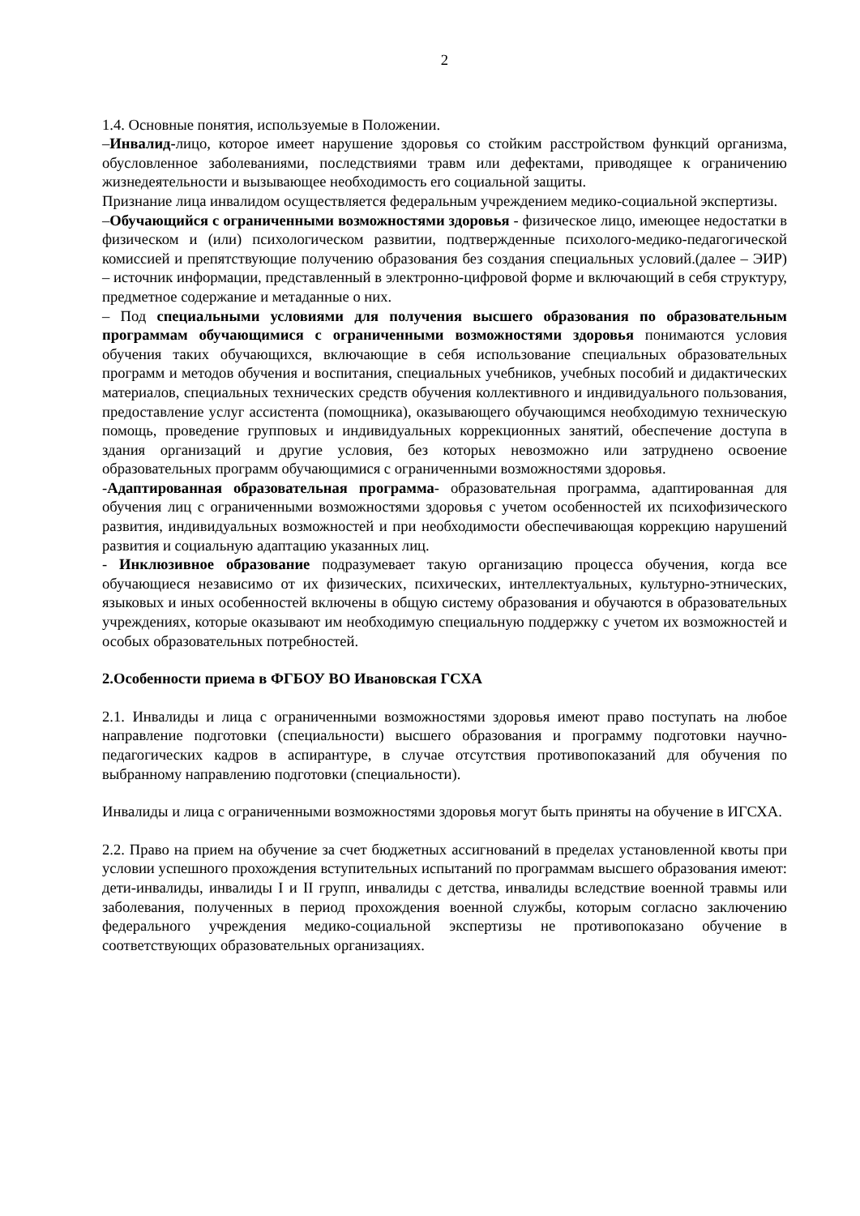2
1.4. Основные понятия, используемые в Положении.
–Инвалид-лицо, которое имеет нарушение здоровья со стойким расстройством функций организма, обусловленное заболеваниями, последствиями травм или дефектами, приводящее к ограничению жизнедеятельности и вызывающее необходимость его социальной защиты.
Признание лица инвалидом осуществляется федеральным учреждением медико-социальной экспертизы.
–Обучающийся с ограниченными возможностями здоровья - физическое лицо, имеющее недостатки в физическом и (или) психологическом развитии, подтвержденные психолого-медико-педагогической комиссией и препятствующие получению образования без создания специальных условий.(далее – ЭИР) – источник информации, представленный в электронно-цифровой форме и включающий в себя структуру, предметное содержание и метаданные о них.
– Под специальными условиями для получения высшего образования по образовательным программам обучающимися с ограниченными возможностями здоровья понимаются условия обучения таких обучающихся, включающие в себя использование специальных образовательных программ и методов обучения и воспитания, специальных учебников, учебных пособий и дидактических материалов, специальных технических средств обучения коллективного и индивидуального пользования, предоставление услуг ассистента (помощника), оказывающего обучающимся необходимую техническую помощь, проведение групповых и индивидуальных коррекционных занятий, обеспечение доступа в здания организаций и другие условия, без которых невозможно или затруднено освоение образовательных программ обучающимися с ограниченными возможностями здоровья.
-Адаптированная образовательная программа- образовательная программа, адаптированная для обучения лиц с ограниченными возможностями здоровья с учетом особенностей их психофизического развития, индивидуальных возможностей и при необходимости обеспечивающая коррекцию нарушений развития и социальную адаптацию указанных лиц.
- Инклюзивное образование подразумевает такую организацию процесса обучения, когда все обучающиеся независимо от их физических, психических, интеллектуальных, культурно-этнических, языковых и иных особенностей включены в общую систему образования и обучаются в образовательных учреждениях, которые оказывают им необходимую специальную поддержку с учетом их возможностей и особых образовательных потребностей.
2.Особенности приема в ФГБОУ ВО Ивановская ГСХА
2.1. Инвалиды и лица с ограниченными возможностями здоровья имеют право поступать на любое направление подготовки (специальности) высшего образования и программу подготовки научно-педагогических кадров в аспирантуре, в случае отсутствия противопоказаний для обучения по выбранному направлению подготовки (специальности).
Инвалиды и лица с ограниченными возможностями здоровья могут быть приняты на обучение в ИГСХА.
2.2. Право на прием на обучение за счет бюджетных ассигнований в пределах установленной квоты при условии успешного прохождения вступительных испытаний по программам высшего образования имеют: дети-инвалиды, инвалиды I и II групп, инвалиды с детства, инвалиды вследствие военной травмы или заболевания, полученных в период прохождения военной службы, которым согласно заключению федерального учреждения медико-социальной экспертизы не противопоказано обучение в соответствующих образовательных организациях.